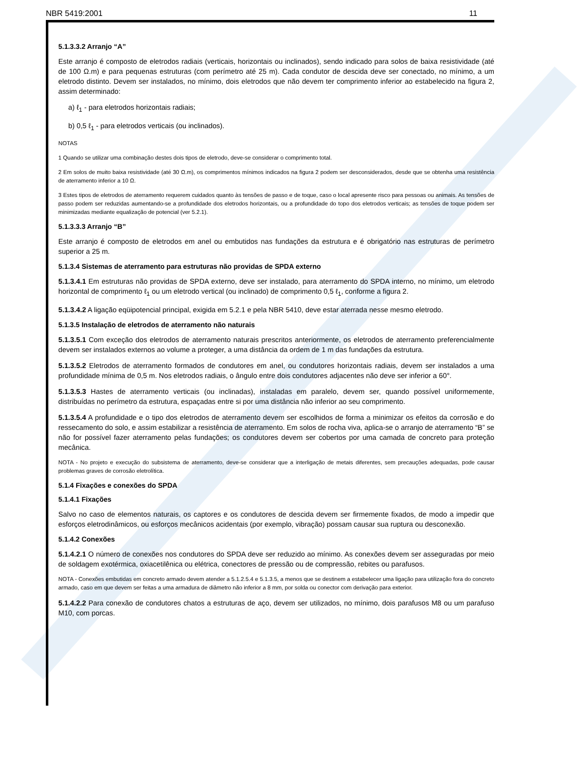NBR 5419:2001 11
5.1.3.3.2 Arranjo “A”
Este arranjo é composto de eletrodos radiais (verticais, horizontais ou inclinados), sendo indicado para solos de baixa resistividade (até de 100 Ω.m) e para pequenas estruturas (com perímetro até 25 m). Cada condutor de descida deve ser conectado, no mínimo, a um eletrodo distinto. Devem ser instalados, no mínimo, dois eletrodos que não devem ter comprimento inferior ao estabelecido na figura 2, assim determinado:
a) ℓ<sub>1</sub> - para eletrodos horizontais radiais;
b) 0,5 ℓ<sub>1</sub> - para eletrodos verticais (ou inclinados).
NOTAS
1 Quando se utilizar uma combinação destes dois tipos de eletrodo, deve-se considerar o comprimento total.
2 Em solos de muito baixa resistividade (até 30 Ω.m), os comprimentos mínimos indicados na figura 2 podem ser desconsiderados, desde que se obtenha uma resistência de aterramento inferior a 10 Ω.
3 Estes tipos de eletrodos de aterramento requerem cuidados quanto às tensões de passo e de toque, caso o local apresente risco para pessoas ou animais. As tensões de passo podem ser reduzidas aumentando-se a profundidade dos eletrodos horizontais, ou a profundidade do topo dos eletrodos verticais; as tensões de toque podem ser minimizadas mediante equalização de potencial (ver 5.2.1).
5.1.3.3.3 Arranjo “B”
Este arranjo é composto de eletrodos em anel ou embutidos nas fundações da estrutura e é obrigatório nas estruturas de perímetro superior a 25 m.
5.1.3.4 Sistemas de aterramento para estruturas não providas de SPDA externo
5.1.3.4.1 Em estruturas não providas de SPDA externo, deve ser instalado, para aterramento do SPDA interno, no mínimo, um eletrodo horizontal de comprimento ℓ<sub>1</sub> ou um eletrodo vertical (ou inclinado) de comprimento 0,5 ℓ<sub>1</sub>, conforme a figura 2.
5.1.3.4.2 A ligação eqüipotencial principal, exigida em 5.2.1 e pela NBR 5410, deve estar aterrada nesse mesmo eletrodo.
5.1.3.5 Instalação de eletrodos de aterramento não naturais
5.1.3.5.1 Com exceção dos eletrodos de aterramento naturais prescritos anteriormente, os eletrodos de aterramento preferencialmente devem ser instalados externos ao volume a proteger, a uma distância da ordem de 1 m das fundações da estrutura.
5.1.3.5.2 Eletrodos de aterramento formados de condutores em anel, ou condutores horizontais radiais, devem ser instalados a uma profundidade mínima de 0,5 m. Nos eletrodos radiais, o ângulo entre dois condutores adjacentes não deve ser inferior a 60°.
5.1.3.5.3 Hastes de aterramento verticais (ou inclinadas), instaladas em paralelo, devem ser, quando possível uniformemente, distribuídas no perímetro da estrutura, espaçadas entre si por uma distância não inferior ao seu comprimento.
5.1.3.5.4 A profundidade e o tipo dos eletrodos de aterramento devem ser escolhidos de forma a minimizar os efeitos da corrosão e do ressecamento do solo, e assim estabilizar a resistência de aterramento. Em solos de rocha viva, aplica-se o arranjo de aterramento “B” se não for possível fazer aterramento pelas fundações; os condutores devem ser cobertos por uma camada de concreto para proteção mecânica.
NOTA - No projeto e execução do subsistema de aterramento, deve-se considerar que a interligação de metais diferentes, sem precauções adequadas, pode causar problemas graves de corrosão eletrolítica.
5.1.4 Fixações e conexões do SPDA
5.1.4.1 Fixações
Salvo no caso de elementos naturais, os captores e os condutores de descida devem ser firmemente fixados, de modo a impedir que esforços eletrodinâmicos, ou esforços mecânicos acidentais (por exemplo, vibração) possam causar sua ruptura ou desconexão.
5.1.4.2 Conexões
5.1.4.2.1 O número de conexões nos condutores do SPDA deve ser reduzido ao mínimo. As conexões devem ser asseguradas por meio de soldagem exotérmica, oxiacetilênica ou elétrica, conectores de pressão ou de compressão, rebites ou parafusos.
NOTA - Conexões embutidas em concreto armado devem atender a 5.1.2.5.4 e 5.1.3.5, a menos que se destinem a estabelecer uma ligação para utilização fora do concreto armado, caso em que devem ser feitas a uma armadura de diâmetro não inferior a 8 mm, por solda ou conector com derivação para exterior.
5.1.4.2.2 Para conexão de condutores chatos a estruturas de aço, devem ser utilizados, no mínimo, dois parafusos M8 ou um parafuso M10, com porcas.